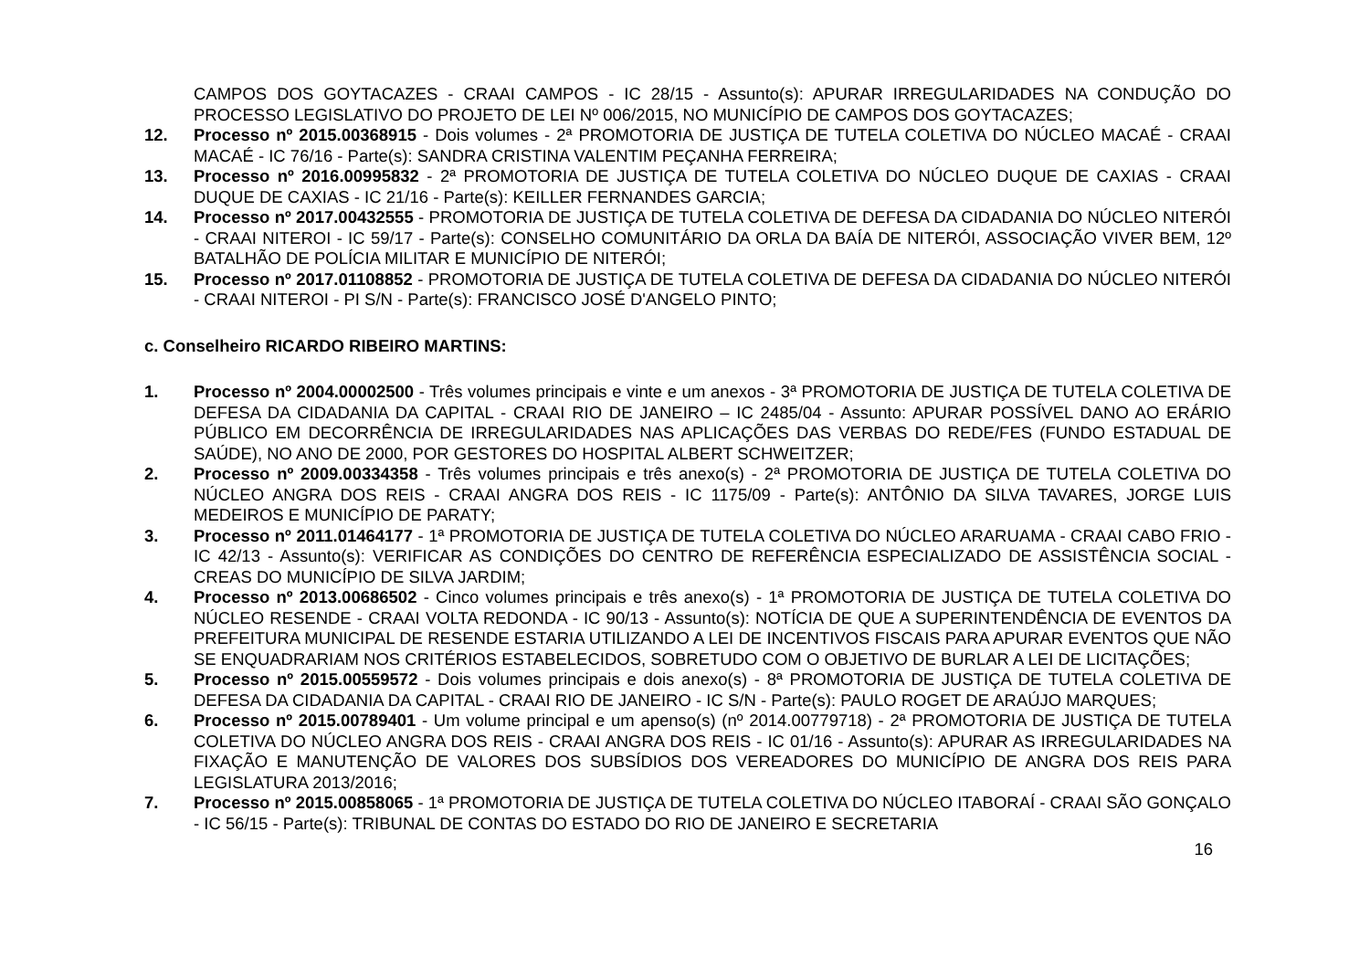CAMPOS DOS GOYTACAZES - CRAAI CAMPOS - IC 28/15 - Assunto(s): APURAR IRREGULARIDADES NA CONDUÇÃO DO PROCESSO LEGISLATIVO DO PROJETO DE LEI Nº 006/2015, NO MUNICÍPIO DE CAMPOS DOS GOYTACAZES;
12. Processo nº 2015.00368915 - Dois volumes - 2ª PROMOTORIA DE JUSTIÇA DE TUTELA COLETIVA DO NÚCLEO MACAÉ - CRAAI MACAÉ - IC 76/16 - Parte(s): SANDRA CRISTINA VALENTIM PEÇANHA FERREIRA;
13. Processo nº 2016.00995832 - 2ª PROMOTORIA DE JUSTIÇA DE TUTELA COLETIVA DO NÚCLEO DUQUE DE CAXIAS - CRAAI DUQUE DE CAXIAS - IC 21/16 - Parte(s): KEILLER FERNANDES GARCIA;
14. Processo nº 2017.00432555 - PROMOTORIA DE JUSTIÇA DE TUTELA COLETIVA DE DEFESA DA CIDADANIA DO NÚCLEO NITERÓI - CRAAI NITEROI - IC 59/17 - Parte(s): CONSELHO COMUNITÁRIO DA ORLA DA BAÍA DE NITERÓI, ASSOCIAÇÃO VIVER BEM, 12º BATALHÃO DE POLÍCIA MILITAR E MUNICÍPIO DE NITERÓI;
15. Processo nº 2017.01108852 - PROMOTORIA DE JUSTIÇA DE TUTELA COLETIVA DE DEFESA DA CIDADANIA DO NÚCLEO NITERÓI - CRAAI NITEROI - PI S/N - Parte(s): FRANCISCO JOSÉ D'ANGELO PINTO;
c. Conselheiro RICARDO RIBEIRO MARTINS:
1. Processo nº 2004.00002500 - Três volumes principais e vinte e um anexos - 3ª PROMOTORIA DE JUSTIÇA DE TUTELA COLETIVA DE DEFESA DA CIDADANIA DA CAPITAL - CRAAI RIO DE JANEIRO – IC 2485/04 - Assunto: APURAR POSSÍVEL DANO AO ERÁRIO PÚBLICO EM DECORRÊNCIA DE IRREGULARIDADES NAS APLICAÇÕES DAS VERBAS DO REDE/FES (FUNDO ESTADUAL DE SAÚDE), NO ANO DE 2000, POR GESTORES DO HOSPITAL ALBERT SCHWEITZER;
2. Processo nº 2009.00334358 - Três volumes principais e três anexo(s) - 2ª PROMOTORIA DE JUSTIÇA DE TUTELA COLETIVA DO NÚCLEO ANGRA DOS REIS - CRAAI ANGRA DOS REIS - IC 1175/09 - Parte(s): ANTÔNIO DA SILVA TAVARES, JORGE LUIS MEDEIROS E MUNICÍPIO DE PARATY;
3. Processo nº 2011.01464177 - 1ª PROMOTORIA DE JUSTIÇA DE TUTELA COLETIVA DO NÚCLEO ARARUAMA - CRAAI CABO FRIO - IC 42/13 - Assunto(s): VERIFICAR AS CONDIÇÕES DO CENTRO DE REFERÊNCIA ESPECIALIZADO DE ASSISTÊNCIA SOCIAL - CREAS DO MUNICÍPIO DE SILVA JARDIM;
4. Processo nº 2013.00686502 - Cinco volumes principais e três anexo(s) - 1ª PROMOTORIA DE JUSTIÇA DE TUTELA COLETIVA DO NÚCLEO RESENDE - CRAAI VOLTA REDONDA - IC 90/13 - Assunto(s): NOTÍCIA DE QUE A SUPERINTENDÊNCIA DE EVENTOS DA PREFEITURA MUNICIPAL DE RESENDE ESTARIA UTILIZANDO A LEI DE INCENTIVOS FISCAIS PARA APURAR EVENTOS QUE NÃO SE ENQUADRARIAM NOS CRITÉRIOS ESTABELECIDOS, SOBRETUDO COM O OBJETIVO DE BURLAR A LEI DE LICITAÇÕES;
5. Processo nº 2015.00559572 - Dois volumes principais e dois anexo(s) - 8ª PROMOTORIA DE JUSTIÇA DE TUTELA COLETIVA DE DEFESA DA CIDADANIA DA CAPITAL - CRAAI RIO DE JANEIRO - IC S/N - Parte(s): PAULO ROGET DE ARAÚJO MARQUES;
6. Processo nº 2015.00789401 - Um volume principal e um apenso(s) (nº 2014.00779718) - 2ª PROMOTORIA DE JUSTIÇA DE TUTELA COLETIVA DO NÚCLEO ANGRA DOS REIS - CRAAI ANGRA DOS REIS - IC 01/16 - Assunto(s): APURAR AS IRREGULARIDADES NA FIXAÇÃO E MANUTENÇÃO DE VALORES DOS SUBSÍDIOS DOS VEREADORES DO MUNICÍPIO DE ANGRA DOS REIS PARA LEGISLATURA 2013/2016;
7. Processo nº 2015.00858065 - 1ª PROMOTORIA DE JUSTIÇA DE TUTELA COLETIVA DO NÚCLEO ITABORAÍ - CRAAI SÃO GONÇALO - IC 56/15 - Parte(s): TRIBUNAL DE CONTAS DO ESTADO DO RIO DE JANEIRO E SECRETARIA
16